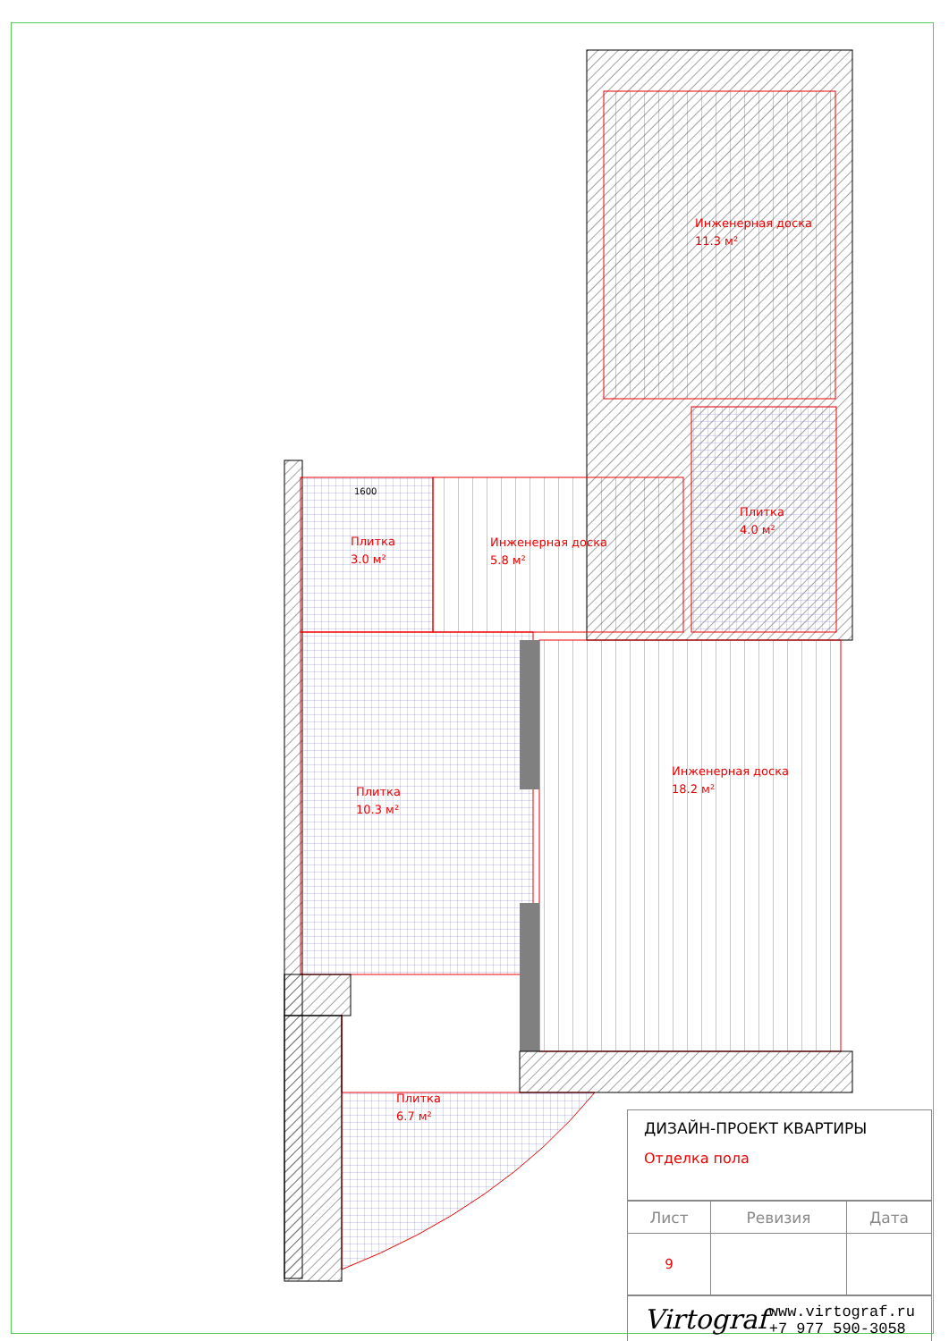Инженерная доска
11.3 м²
Плитка
3.0 м²
Инженерная доска
5.8 м²
Плитка
4.0 м²
Плитка
10.3 м²
Инженерная доска
18.2 м²
Плитка
6.7 м²
1600
ДИЗАЙН-ПРОЕКТ КВАРТИРЫ
Отделка пола
| Лист | Ревизия | Дата |
| 9 | | |
Virtograf
www.virtograf.ru
+7 977 590-3058